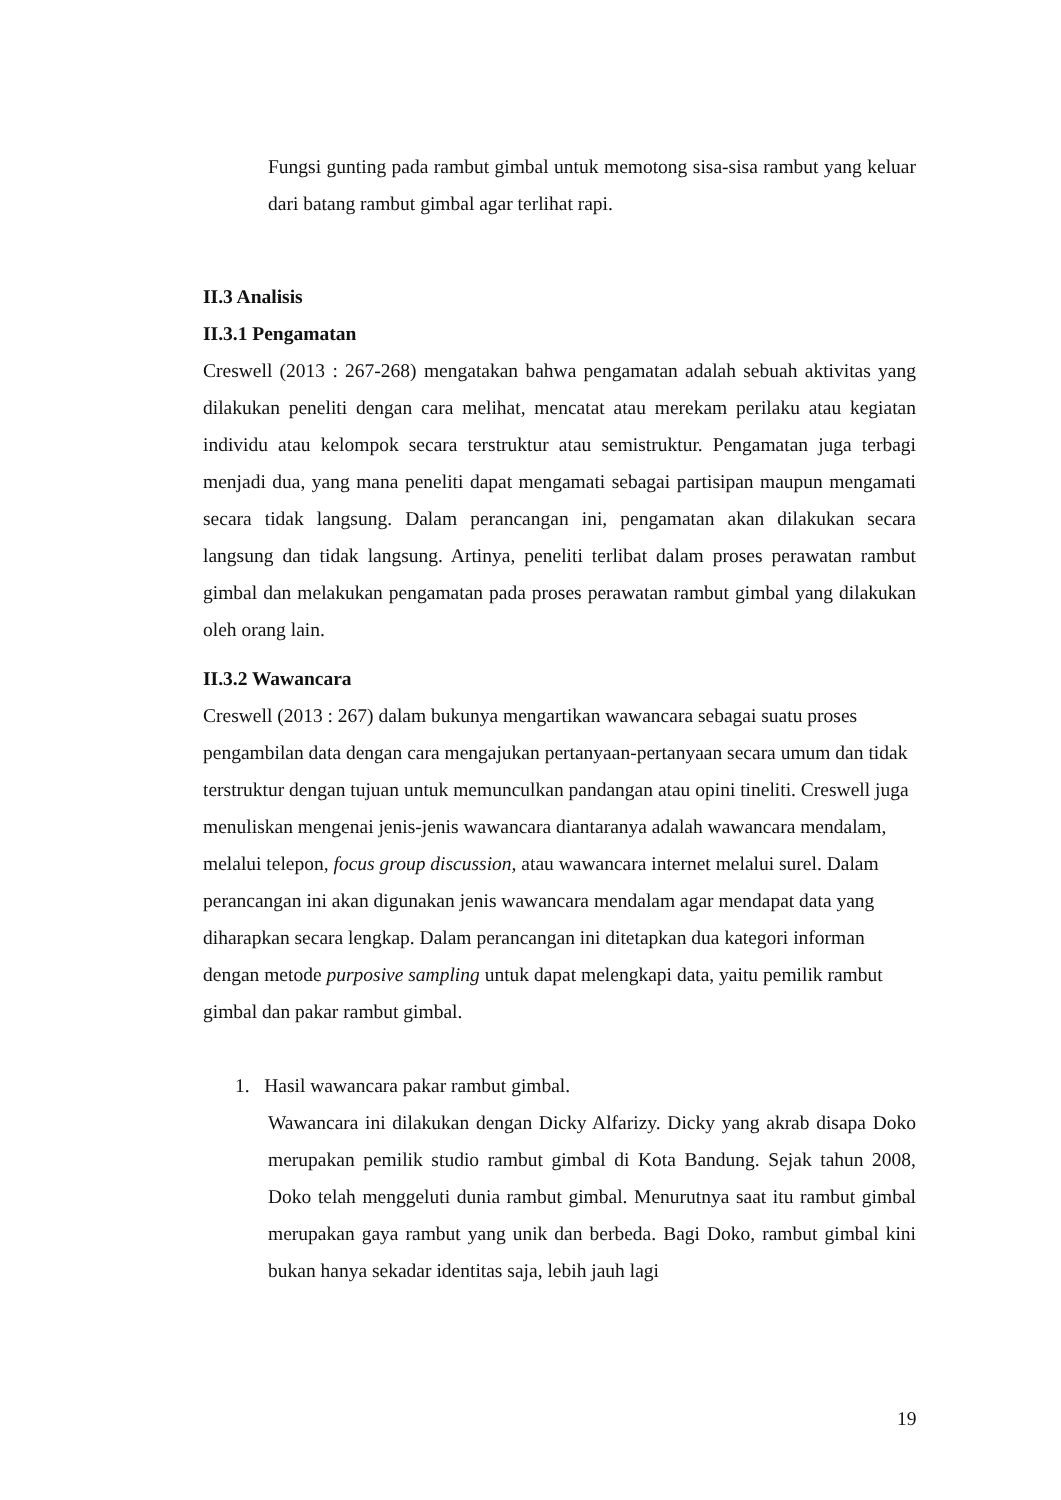Fungsi gunting pada rambut gimbal untuk memotong sisa-sisa rambut yang keluar dari batang rambut gimbal agar terlihat rapi.
II.3 Analisis
II.3.1 Pengamatan
Creswell (2013 : 267-268) mengatakan bahwa pengamatan adalah sebuah aktivitas yang dilakukan peneliti dengan cara melihat, mencatat atau merekam perilaku atau kegiatan individu atau kelompok secara terstruktur atau semistruktur. Pengamatan juga terbagi menjadi dua, yang mana peneliti dapat mengamati sebagai partisipan maupun mengamati secara tidak langsung. Dalam perancangan ini, pengamatan akan dilakukan secara langsung dan tidak langsung. Artinya, peneliti terlibat dalam proses perawatan rambut gimbal dan melakukan pengamatan pada proses perawatan rambut gimbal yang dilakukan oleh orang lain.
II.3.2 Wawancara
Creswell (2013 : 267) dalam bukunya mengartikan wawancara sebagai suatu proses pengambilan data dengan cara mengajukan pertanyaan-pertanyaan secara umum dan tidak terstruktur dengan tujuan untuk memunculkan pandangan atau opini tineliti. Creswell juga menuliskan mengenai jenis-jenis wawancara diantaranya adalah wawancara mendalam, melalui telepon, focus group discussion, atau wawancara internet melalui surel. Dalam perancangan ini akan digunakan jenis wawancara mendalam agar mendapat data yang diharapkan secara lengkap. Dalam perancangan ini ditetapkan dua kategori informan dengan metode purposive sampling untuk dapat melengkapi data, yaitu pemilik rambut gimbal dan pakar rambut gimbal.
1. Hasil wawancara pakar rambut gimbal.
Wawancara ini dilakukan dengan Dicky Alfarizy. Dicky yang akrab disapa Doko merupakan pemilik studio rambut gimbal di Kota Bandung. Sejak tahun 2008, Doko telah menggeluti dunia rambut gimbal. Menurutnya saat itu rambut gimbal merupakan gaya rambut yang unik dan berbeda. Bagi Doko, rambut gimbal kini bukan hanya sekadar identitas saja, lebih jauh lagi
19